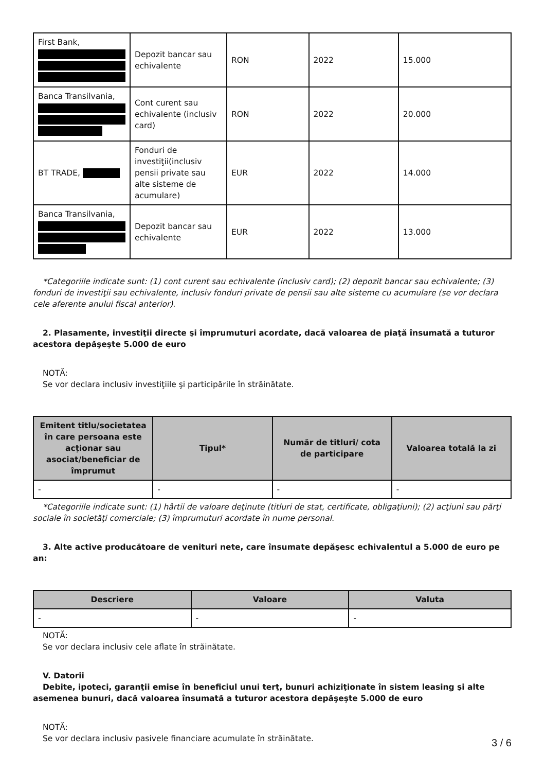| First Bank, | Depozit bancar sau echivalente | RON | 2022 | 15.000 |
| Banca Transilvania, | Cont curent sau echivalente (inclusiv card) | RON | 2022 | 20.000 |
| BT TRADE, | Fonduri de investiţii(inclusiv pensii private sau alte sisteme de acumulare) | EUR | 2022 | 14.000 |
| Banca Transilvania, | Depozit bancar sau echivalente | EUR | 2022 | 13.000 |
*Categoriile indicate sunt: (1) cont curent sau echivalente (inclusiv card); (2) depozit bancar sau echivalente; (3) fonduri de investiţii sau echivalente, inclusiv fonduri private de pensii sau alte sisteme cu acumulare (se vor declara cele aferente anului fiscal anterior).
2. Plasamente, investiţii directe şi împrumuturi acordate, dacă valoarea de piaţă însumată a tuturor acestora depăşeşte 5.000 de euro
NOTĂ:
Se vor declara inclusiv investiţiile şi participările în străinătate.
| Emitent titlu/societatea în care persoana este acţionar sau asociat/beneficiar de împrumut | Tipul* | Număr de titluri/ cota de participare | Valoarea totală la zi |
| --- | --- | --- | --- |
| - | - | - | - |
*Categoriile indicate sunt: (1) hârtii de valoare deţinute (titluri de stat, certificate, obligaţiuni); (2) acţiuni sau părţi sociale în societăţi comerciale; (3) împrumuturi acordate în nume personal.
3. Alte active producătoare de venituri nete, care însumate depăşesc echivalentul a 5.000 de euro pe an:
| Descriere | Valoare | Valuta |
| --- | --- | --- |
| - | - | - |
NOTĂ:
Se vor declara inclusiv cele aflate în străinătate.
V. Datorii
Debite, ipoteci, garanţii emise în beneficiul unui terţ, bunuri achiziţionate în sistem leasing şi alte asemenea bunuri, dacă valoarea însumată a tuturor acestora depăşeşte 5.000 de euro
NOTĂ:
Se vor declara inclusiv pasivele financiare acumulate în străinătate.
3 / 6